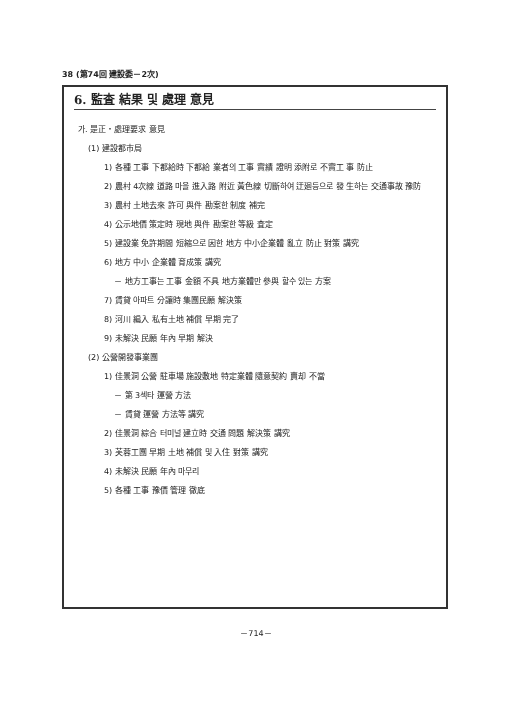38 (第74回 建設委－2次)
6. 監査 結果 및 處理 意見
가. 是正・處理要求 意見
(1) 建設都市局
1) 各種 工事 下都給時 下都給 業者의 工事 實績 證明 添附로 不實工 事 防止
2) 農村 4次線 道路 마을 進入路 附近 黃色線 切斷하여 迂廻등으로 發 生하는 交通事故 豫防
3) 農村 土地去來 許可 與件 勘案한 制度 補完
4) 公示地價 策定時 現地 與件 勘案한 等級 査定
5) 建設業 免許期間 短縮으로 因한 地方 中小企業體 亂立 防止 對策 講究
6) 地方 中小 企業體 育成策 講究
－ 地方工事는 工事 金額 不具 地方業體만 參與 할수 있는 方案
7) 賃貸 아파트 分讓時 集團民願 解決策
8) 河川 編入 私有土地 補償 早期 完了
9) 未解決 民願 年內 早期 解決
(2) 公營開發事業團
1) 佳景洞 公營 駐車場 施設敷地 特定業體 隨意契約 賣却 不當
－ 第 3섹타 運營 方法
－ 賃貸 運營 方法等 講究
2) 佳景洞 綜合 터미널 建立時 交通 問題 解決策 講究
3) 芙蓉工團 早期 土地 補償 및 入住 對策 講究
4) 未解決 民願 年內 마무리
5) 各種 工事 豫價 管理 徹底
－714－